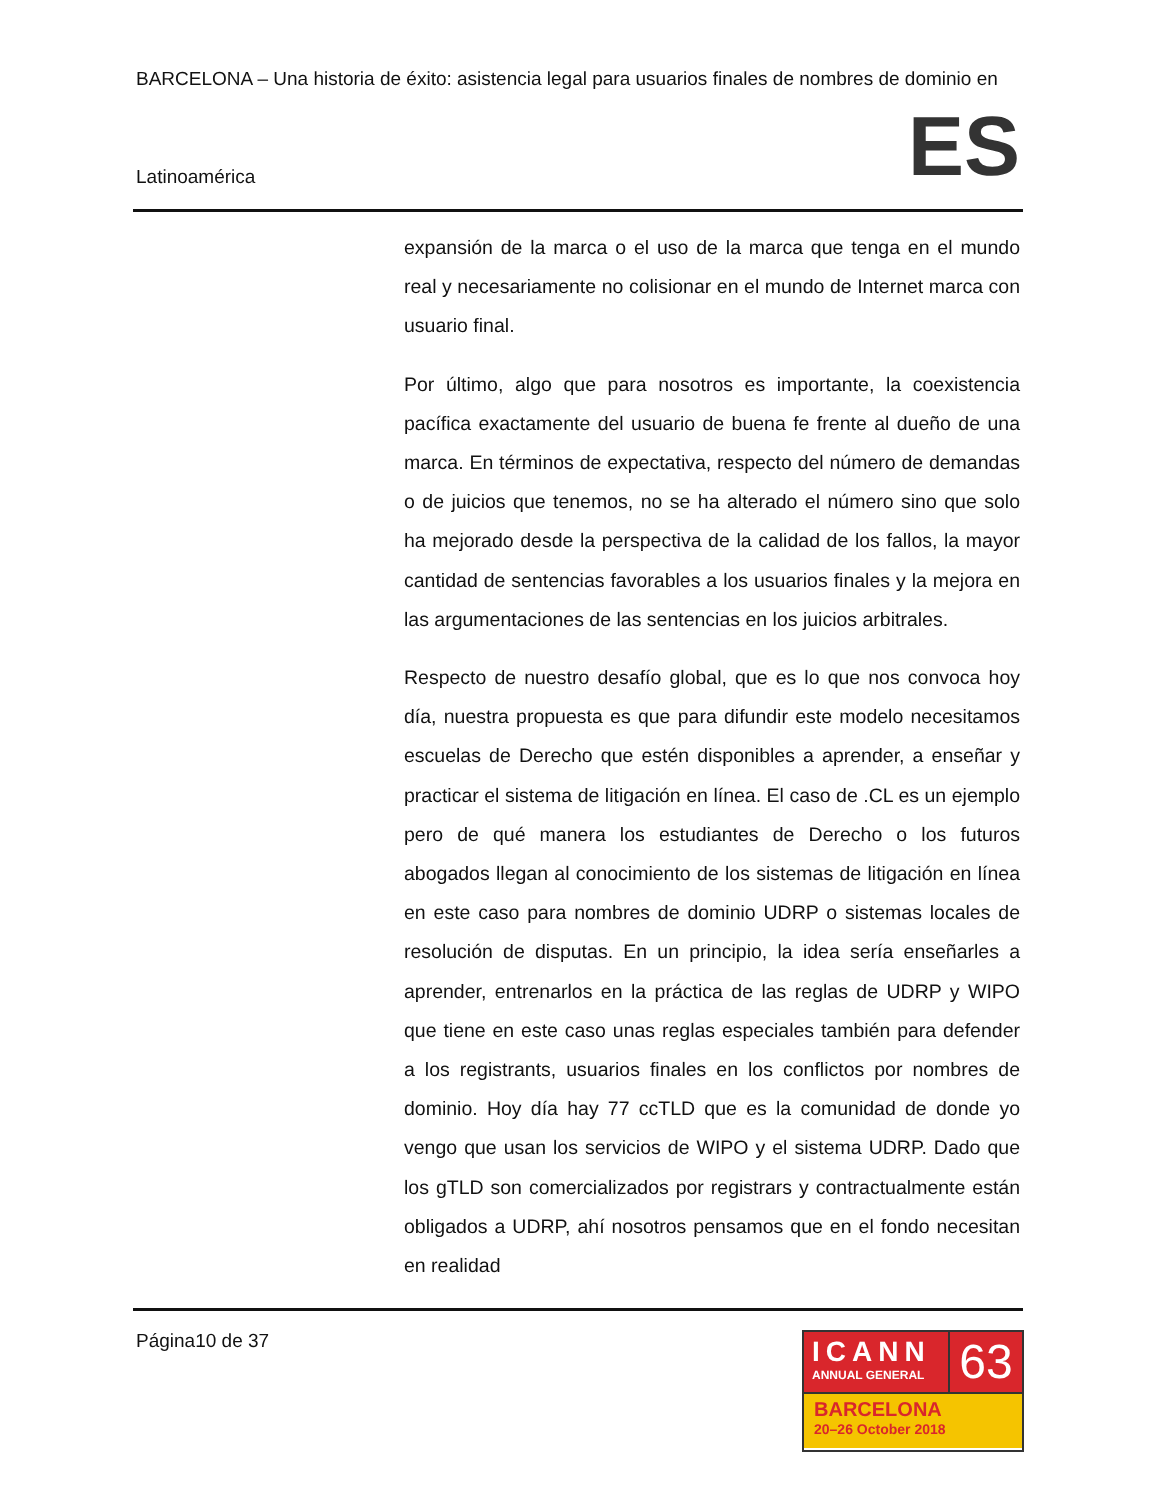BARCELONA – Una historia de éxito: asistencia legal para usuarios finales de nombres de dominio en
Latinoamérica ES
expansión de la marca o el uso de la marca que tenga en el mundo real y necesariamente no colisionar en el mundo de Internet marca con usuario final.
Por último, algo que para nosotros es importante, la coexistencia pacífica exactamente del usuario de buena fe frente al dueño de una marca. En términos de expectativa, respecto del número de demandas o de juicios que tenemos, no se ha alterado el número sino que solo ha mejorado desde la perspectiva de la calidad de los fallos, la mayor cantidad de sentencias favorables a los usuarios finales y la mejora en las argumentaciones de las sentencias en los juicios arbitrales.
Respecto de nuestro desafío global, que es lo que nos convoca hoy día, nuestra propuesta es que para difundir este modelo necesitamos escuelas de Derecho que estén disponibles a aprender, a enseñar y practicar el sistema de litigación en línea. El caso de .CL es un ejemplo pero de qué manera los estudiantes de Derecho o los futuros abogados llegan al conocimiento de los sistemas de litigación en línea en este caso para nombres de dominio UDRP o sistemas locales de resolución de disputas. En un principio, la idea sería enseñarles a aprender, entrenarlos en la práctica de las reglas de UDRP y WIPO que tiene en este caso unas reglas especiales también para defender a los registrants, usuarios finales en los conflictos por nombres de dominio. Hoy día hay 77 ccTLD que es la comunidad de donde yo vengo que usan los servicios de WIPO y el sistema UDRP. Dado que los gTLD son comercializados por registrars y contractualmente están obligados a UDRP, ahí nosotros pensamos que en el fondo necesitan en realidad
Página10 de 37
ICANN
ANNUAL GENERAL
63
BARCELONA
20–26 October 2018